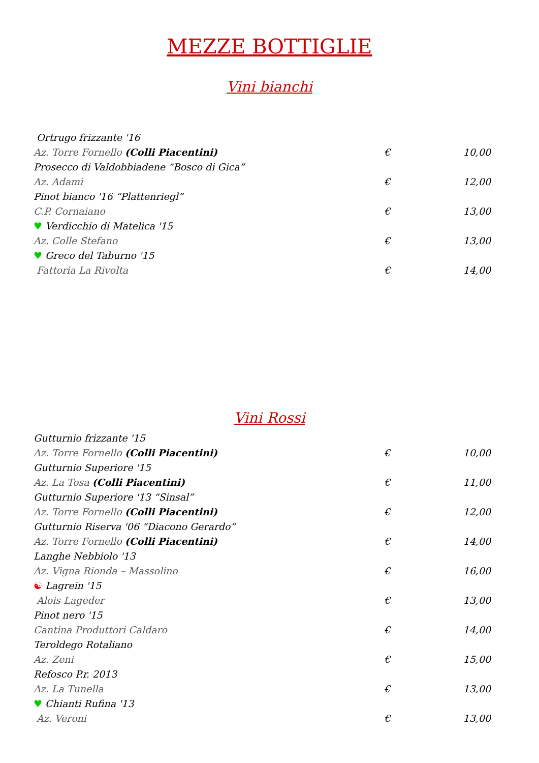MEZZE BOTTIGLIE
Vini bianchi
| Ortrugo frizzante '16 | | |
| Az. Torre Fornello (Colli Piacentini) | € | 10,00 |
| Prosecco di Valdobbiadene “Bosco di Gica” | | |
| Az. Adami | € | 12,00 |
| Pinot bianco '16 “Plattenriegl” | | |
| C.P. Cornaiano | € | 13,00 |
| ♥ Verdicchio di Matelica '15 | | |
| Az. Colle Stefano | € | 13,00 |
| ♥ Greco del Taburno '15 | | |
| Fattoria La Rivolta | € | 14,00 |
Vini Rossi
| Gutturnio frizzante '15 | | |
| Az. Torre Fornello (Colli Piacentini) | € | 10,00 |
| Gutturnio Superiore '15 | | |
| Az. La Tosa (Colli Piacentini) | € | 11,00 |
| Gutturnio Superiore '13 “Sinsal” | | |
| Az. Torre Fornello (Colli Piacentini) | € | 12,00 |
| Gutturnio Riserva '06 “Diacono Gerardo” | | |
| Az. Torre Fornello (Colli Piacentini) | € | 14,00 |
| Langhe Nebbiolo '13 | | |
| Az. Vigna Rionda – Massolino | € | 16,00 |
| ☯ Lagrein '15 | | |
| Alois Lageder | € | 13,00 |
| Pinot nero '15 | | |
| Cantina Produttori Caldaro | € | 14,00 |
| Teroldego Rotaliano | | |
| Az. Zeni | € | 15,00 |
| Refosco P.r. 2013 | | |
| Az. La Tunella | € | 13,00 |
| ♥ Chianti Rufina '13 | | |
| Az. Veroni | € | 13,00 |